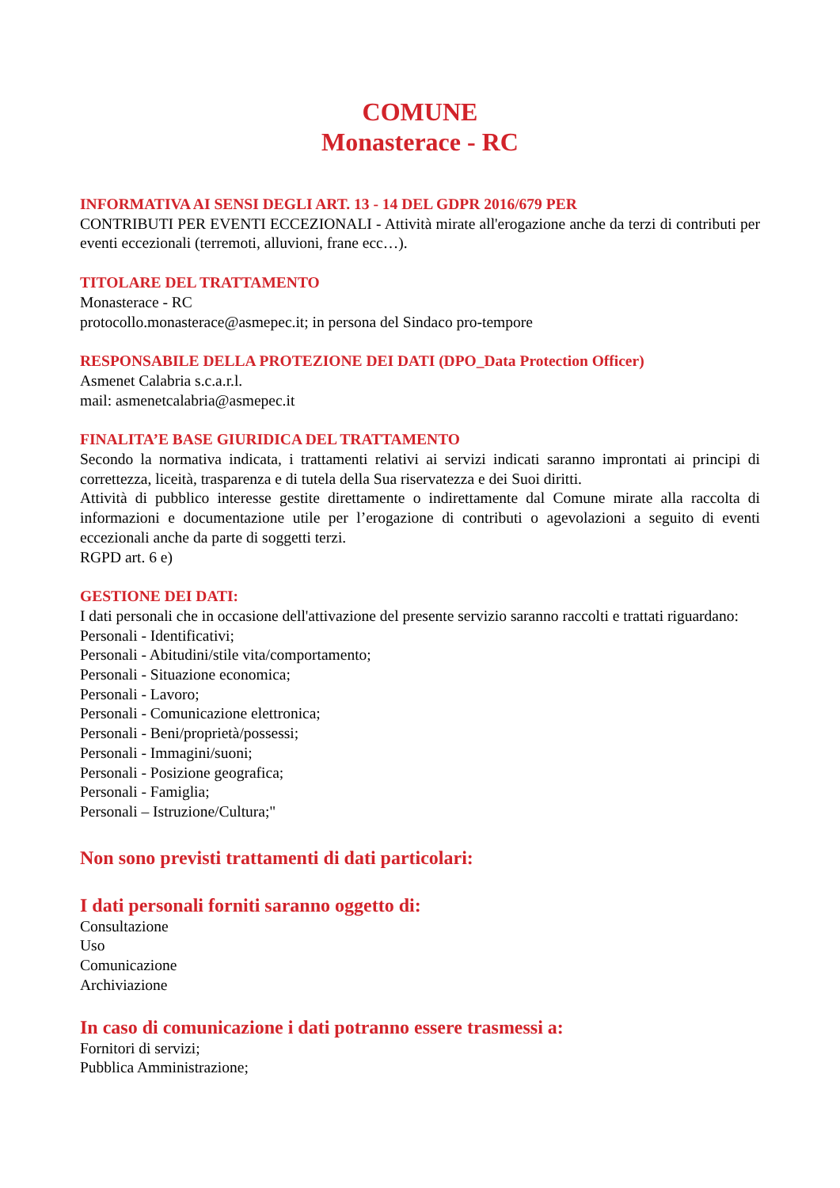COMUNE
Monasterace - RC
INFORMATIVA AI SENSI DEGLI ART. 13 - 14 DEL GDPR 2016/679 PER
CONTRIBUTI PER EVENTI ECCEZIONALI - Attività mirate all'erogazione anche da terzi di contributi per eventi eccezionali (terremoti, alluvioni, frane ecc…).
TITOLARE DEL TRATTAMENTO
Monasterace - RC
protocollo.monasterace@asmepec.it; in persona del Sindaco pro-tempore
RESPONSABILE DELLA PROTEZIONE DEI DATI (DPO_Data Protection Officer)
Asmenet Calabria s.c.a.r.l.
mail: asmenetcalabria@asmepec.it
FINALITA’E BASE GIURIDICA DEL TRATTAMENTO
Secondo la normativa indicata, i trattamenti relativi ai servizi indicati saranno improntati ai principi di correttezza, liceità, trasparenza e di tutela della Sua riservatezza e dei Suoi diritti.
Attività di pubblico interesse gestite direttamente o indirettamente dal Comune mirate alla raccolta di informazioni e documentazione utile per l’erogazione di contributi o agevolazioni a seguito di eventi eccezionali anche da parte di soggetti terzi.
RGPD art. 6 e)
GESTIONE DEI DATI:
I dati personali che in occasione dell'attivazione del presente servizio saranno raccolti e trattati riguardano:
Personali - Identificativi;
Personali - Abitudini/stile vita/comportamento;
Personali - Situazione economica;
Personali - Lavoro;
Personali - Comunicazione elettronica;
Personali - Beni/proprietà/possessi;
Personali - Immagini/suoni;
Personali - Posizione geografica;
Personali - Famiglia;
Personali – Istruzione/Cultura;"
Non sono previsti trattamenti di dati particolari:
I dati personali forniti saranno oggetto di:
Consultazione
Uso
Comunicazione
Archiviazione
In caso di comunicazione i dati potranno essere trasmessi a:
Fornitori di servizi;
Pubblica Amministrazione;